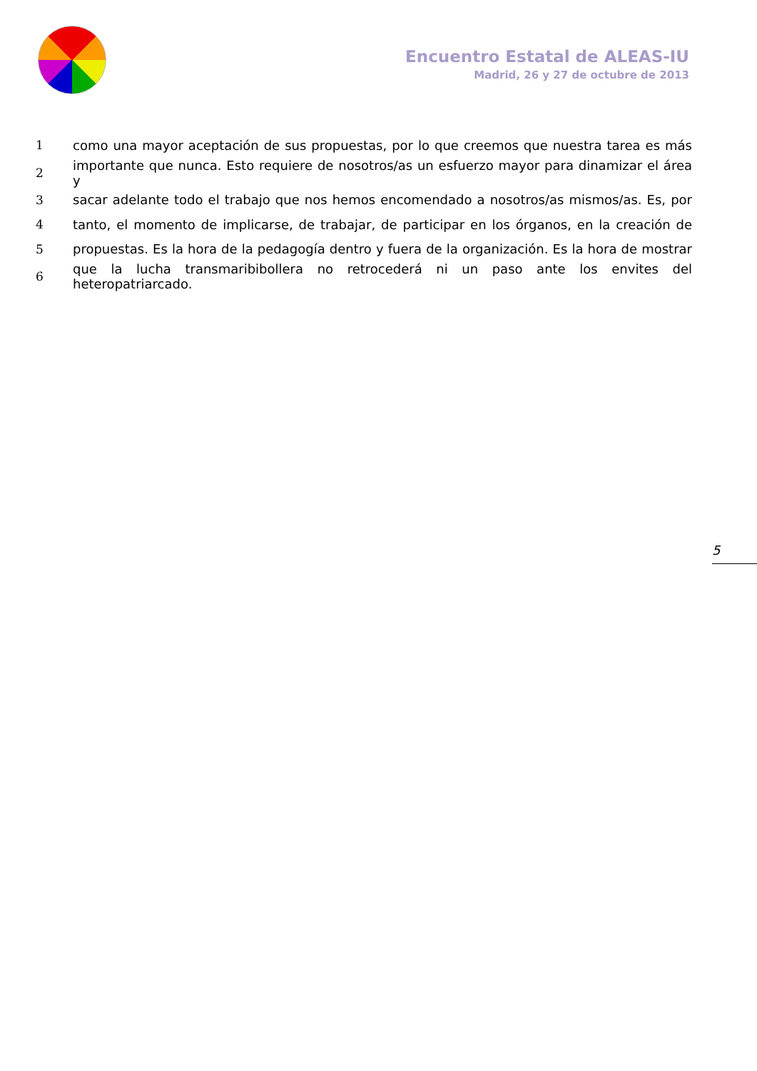Encuentro Estatal de ALEAS-IU
Madrid, 26 y 27 de octubre de 2013
| 1 | como una mayor aceptación de sus propuestas, por lo que creemos que nuestra tarea es más |
| 2 | importante que nunca. Esto requiere de nosotros/as un esfuerzo mayor para dinamizar el área y |
| 3 | sacar adelante todo el trabajo que nos hemos encomendado a nosotros/as mismos/as. Es, por |
| 4 | tanto, el momento de implicarse, de trabajar, de participar en los órganos, en la creación de |
| 5 | propuestas. Es la hora de la pedagogía dentro y fuera de la organización. Es la hora de mostrar |
| 6 | que la lucha transmaribibollera no retrocederá ni un paso ante los envites del heteropatriarcado. |
5